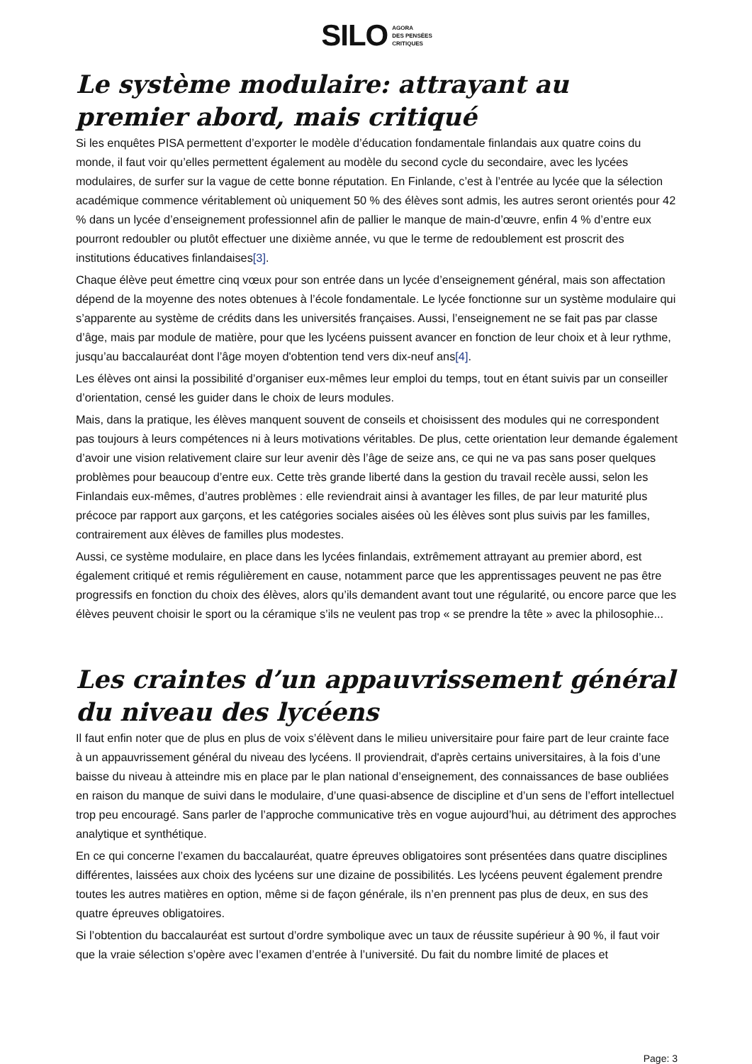SILO AGORA
DES PENSÉES
CRITIQUES
Le système modulaire: attrayant au premier abord, mais critiqué
Si les enquêtes PISA permettent d’exporter le modèle d’éducation fondamentale finlandais aux quatre coins du monde, il faut voir qu’elles permettent également au modèle du second cycle du secondaire, avec les lycées modulaires, de surfer sur la vague de cette bonne réputation. En Finlande, c’est à l’entrée au lycée que la sélection académique commence véritablement où uniquement 50 % des élèves sont admis, les autres seront orientés pour 42 % dans un lycée d’enseignement professionnel afin de pallier le manque de main-d’œuvre, enfin 4 % d’entre eux pourront redoubler ou plutôt effectuer une dixième année, vu que le terme de redoublement est proscrit des institutions éducatives finlandaises[3].
Chaque élève peut émettre cinq vœux pour son entrée dans un lycée d’enseignement général, mais son affectation dépend de la moyenne des notes obtenues à l’école fondamentale. Le lycée fonctionne sur un système modulaire qui s’apparente au système de crédits dans les universités françaises. Aussi, l’enseignement ne se fait pas par classe d’âge, mais par module de matière, pour que les lycéens puissent avancer en fonction de leur choix et à leur rythme, jusqu’au baccalauréat dont l’âge moyen d'obtention tend vers dix-neuf ans[4].
Les élèves ont ainsi la possibilité d’organiser eux-mêmes leur emploi du temps, tout en étant suivis par un conseiller d’orientation, censé les guider dans le choix de leurs modules.
Mais, dans la pratique, les élèves manquent souvent de conseils et choisissent des modules qui ne correspondent pas toujours à leurs compétences ni à leurs motivations véritables. De plus, cette orientation leur demande également d’avoir une vision relativement claire sur leur avenir dès l’âge de seize ans, ce qui ne va pas sans poser quelques problèmes pour beaucoup d’entre eux. Cette très grande liberté dans la gestion du travail recèle aussi, selon les Finlandais eux-mêmes, d’autres problèmes : elle reviendrait ainsi à avantager les filles, de par leur maturité plus précoce par rapport aux garçons, et les catégories sociales aisées où les élèves sont plus suivis par les familles, contrairement aux élèves de familles plus modestes.
Aussi, ce système modulaire, en place dans les lycées finlandais, extrêmement attrayant au premier abord, est également critiqué et remis régulièrement en cause, notamment parce que les apprentissages peuvent ne pas être progressifs en fonction du choix des élèves, alors qu’ils demandent avant tout une régularité, ou encore parce que les élèves peuvent choisir le sport ou la céramique s’ils ne veulent pas trop « se prendre la tête » avec la philosophie...
Les craintes d’un appauvrissement général du niveau des lycéens
Il faut enfin noter que de plus en plus de voix s’élèvent dans le milieu universitaire pour faire part de leur crainte face à un appauvrissement général du niveau des lycéens. Il proviendrait, d'après certains universitaires, à la fois d’une baisse du niveau à atteindre mis en place par le plan national d’enseignement, des connaissances de base oubliées en raison du manque de suivi dans le modulaire, d’une quasi-absence de discipline et d’un sens de l’effort intellectuel trop peu encouragé. Sans parler de l’approche communicative très en vogue aujourd’hui, au détriment des approches analytique et synthétique.
En ce qui concerne l’examen du baccalauréat, quatre épreuves obligatoires sont présentées dans quatre disciplines différentes, laissées aux choix des lycéens sur une dizaine de possibilités. Les lycéens peuvent également prendre toutes les autres matières en option, même si de façon générale, ils n’en prennent pas plus de deux, en sus des quatre épreuves obligatoires.
Si l’obtention du baccalauréat est surtout d’ordre symbolique avec un taux de réussite supérieur à 90 %, il faut voir que la vraie sélection s’opère avec l’examen d’entrée à l’université. Du fait du nombre limité de places et
Page: 3